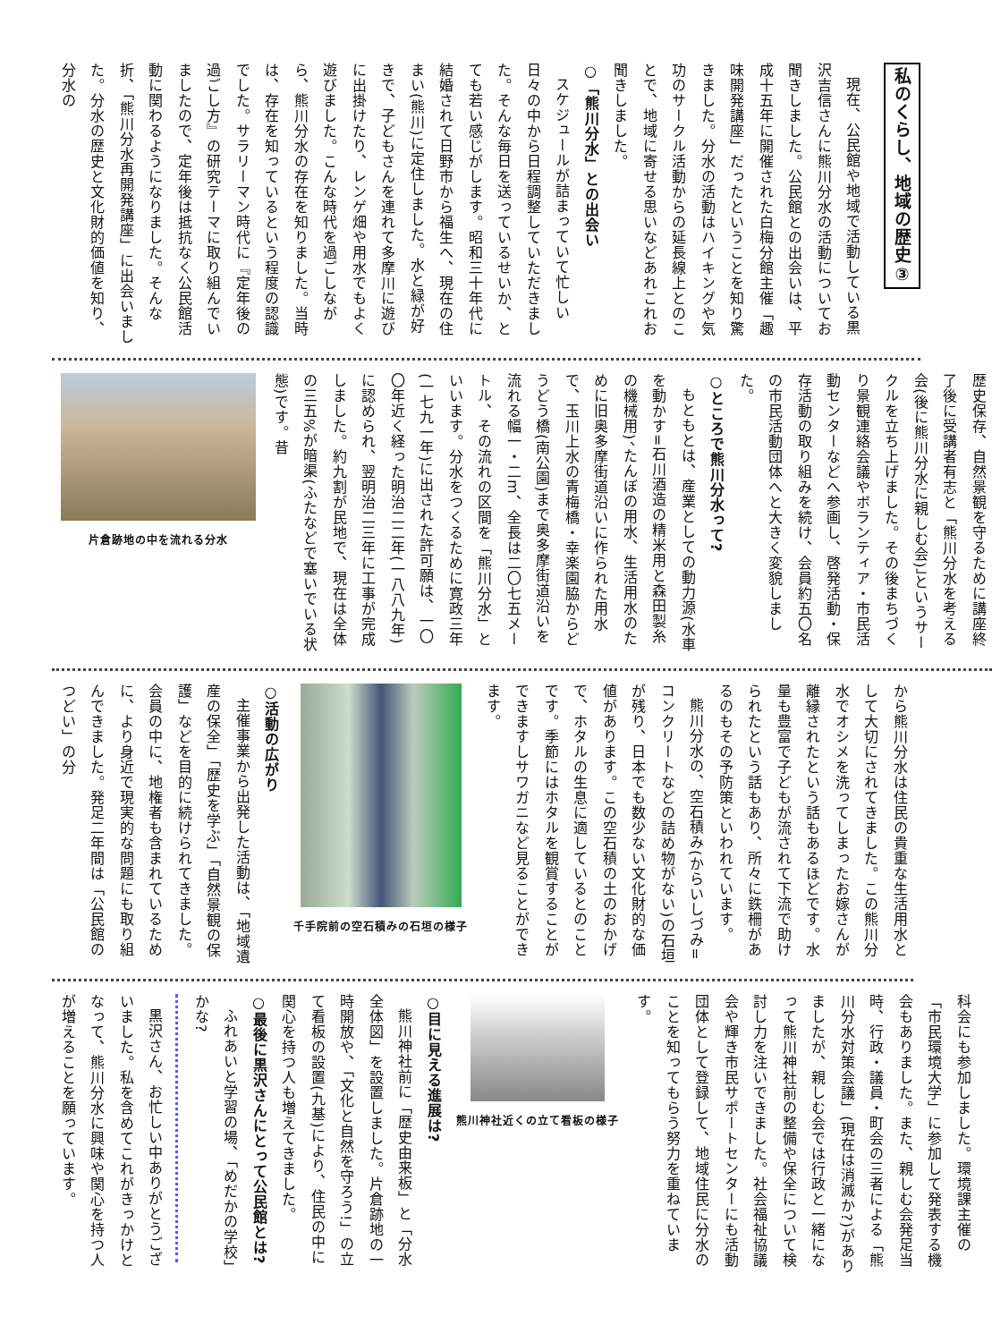私のくらし、地域の歴史③
現在、公民館や地域で活動している黒沢吉信さんに熊川分水の活動についてお聞きしました。公民館との出会いは、平成十五年に開催された白梅分館主催「趣味開発講座」だったということを知り驚きました。分水の活動はハイキングや気功のサークル活動からの延長線上とのことで、地域に寄せる思いなどあれこれお聞きしました。
○「熊川分水」との出会い
スケジュールが詰まっていて忙しい日々の中から日程調整していただきました。そんな毎日を送っているせいか、とても若い感じがします。昭和三十年代に結婚されて日野市から福生へ、現在の住まい(熊川)に定住しました。水と緑が好きで、子どもさんを連れて多摩川に遊びに出掛けたり、レンゲ畑や用水でもよく遊びました。こんな時代を過ごしながら、熊川分水の存在を知りました。当時は、存在を知っているという程度の認識でした。サラリーマン時代に『定年後の過ごし方』の研究テーマに取り組んでいましたので、定年後は抵抗なく公民館活動に関わるようになりました。そんな折、「熊川分水再開発講座」に出会いました。分水の歴史と文化財的価値を知り、分水の
歴史保存、自然景観を守るために講座終了後に受講者有志と「熊川分水を考える会(後に熊川分水に親しむ会)」というサークルを立ち上げました。その後まちづくり景観連絡会議やボランティア・市民活動センターなどへ参画し、啓発活動・保存活動の取り組みを続け、会員約五〇名の市民活動団体へと大きく変貌しました。
○ところで熊川分水って?
もともとは、産業としての動力源(水車を動かす=石川酒造の精米用と森田製糸の機械用)、たんぼの用水、生活用水のために旧奥多摩街道沿いに作られた用水で、玉川上水の青梅橋・幸楽園脇からどうどう橋(南公園)まで奥多摩街道沿いを流れる幅一・二m、全長は二〇七五メートル、その流れの区間を「熊川分水」といいます。分水をつくるために寛政三年(一七九一年)に出された許可願は、一〇〇年近く経った明治二二年(一八八九年)に認められ、翌明治二三年に工事が完成しました。約九割が民地で、現在は全体の三五%が暗渠(ふたなどで塞いでいる状態)です。昔
片倉跡地の中を流れる分水
から熊川分水は住民の貴重な生活用水として大切にされてきました。この熊川分水でオシメを洗ってしまったお嫁さんが離縁されたという話もあるほどです。水量も豊富で子どもが流されて下流で助けられたという話もあり、所々に鉄柵があるのもその予防策といわれています。
熊川分水の、空石積み(からいしづみ=コンクリートなどの詰め物がない)の石垣が残り、日本でも数少ない文化財的な価値があります。この空石積の土のおかげで、ホタルの生息に適しているとのことです。季節にはホタルを観賞することができますしサワガニなど見ることができます。
千手院前の空石積みの石垣の様子
○活動の広がり
主催事業から出発した活動は、「地域遺産の保全」「歴史を学ぶ」「自然景観の保護」などを目的に続けられてきました。会員の中に、地権者も含まれているために、より身近で現実的な問題にも取り組んできました。発足二年間は「公民館のつどい」の分
科会にも参加しました。環境課主催の「市民環境大学」に参加して発表する機会もありました。また、親しむ会発足当時、行政・議員・町会の三者による「熊川分水対策会議」(現在は消滅か?)がありましたが、親しむ会では行政と一緒になって熊川神社前の整備や保全について検討し力を注いできました。社会福祉協議会や輝き市民サポートセンターにも活動団体として登録して、地域住民に分水のことを知ってもらう努力を重ねています。
熊川神社近くの立て看板の様子
○目に見える進展は?
熊川神社前に「歴史由来板」と「分水全体図」を設置しました。片倉跡地の一時開放や、「文化と自然を守ろう!」の立て看板の設置(九基)により、住民の中に関心を持つ人も増えてきました。
○最後に黒沢さんにとって公民館とは?
ふれあいと学習の場、「めだかの学校」かな?
黒沢さん、お忙しい中ありがとうございました。私を含めてこれがきっかけとなって、熊川分水に興味や関心を持つ人が増えることを願っています。